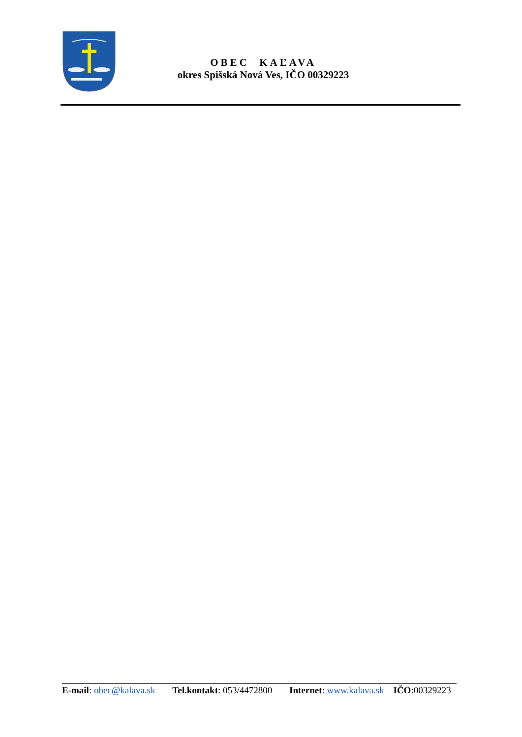OBEC KAĽAVA
okres Spišská Nová Ves, IČO 00329223
E-mail: obec@kalava.sk Tel.kontakt: 053/4472800 Internet: www.kalava.sk IČO:00329223